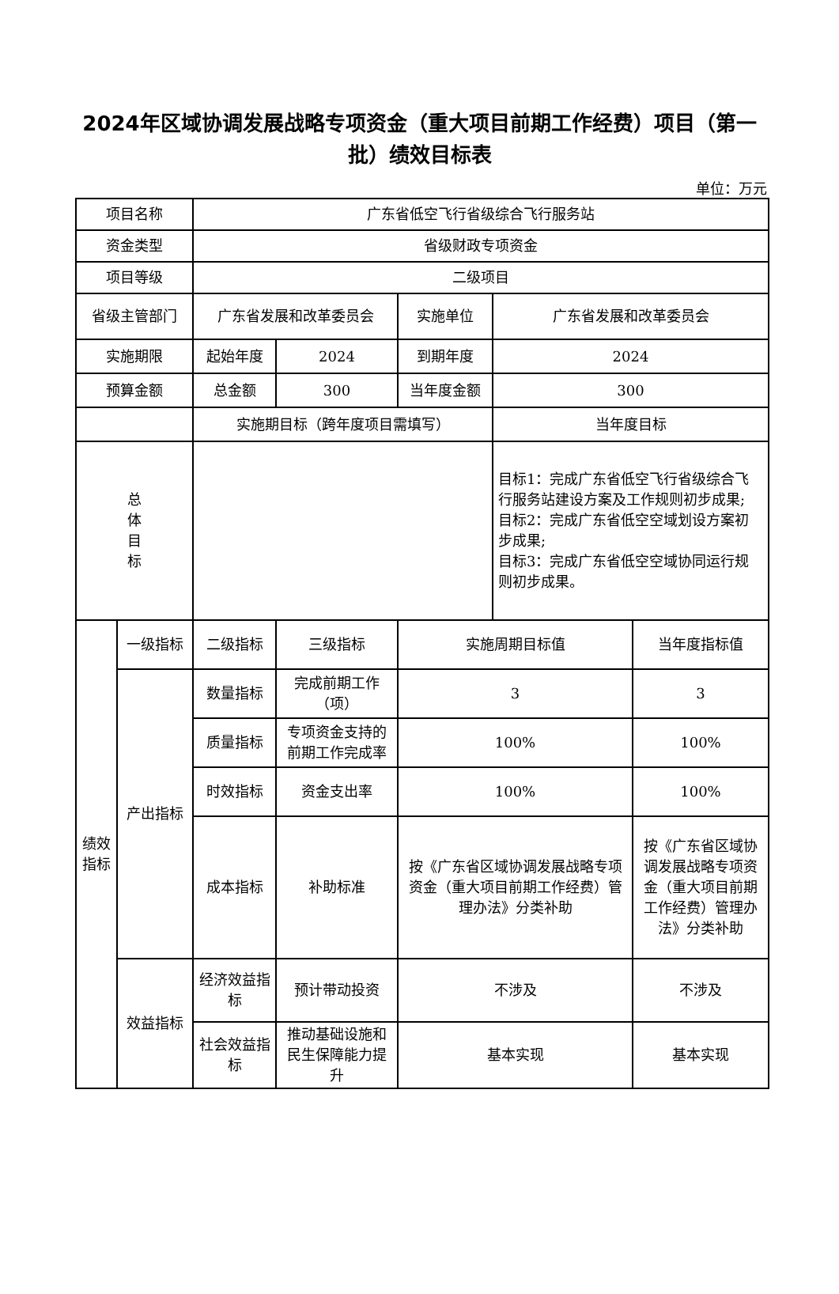2024年区域协调发展战略专项资金（重大项目前期工作经费）项目（第一批）绩效目标表
单位：万元
| 项目名称 | | 广东省低空飞行省级综合飞行服务站 | | | | |
| 资金类型 | | 省级财政专项资金 | | | | |
| 项目等级 | | 二级项目 | | | | |
| 省级主管部门 | | 广东省发展和改革委员会 | | 实施单位 | 广东省发展和改革委员会 | |
| 实施期限 | | 起始年度 | 2024 | 到期年度 | 2024 | |
| 预算金额 | | 总金额 | 300 | 当年度金额 | 300 | |
| | | 实施期目标（跨年度项目需填写） | | | 当年度目标 | |
| 总 体 目 标 | | | | | 目标1：完成广东省低空飞行省级综合飞行服务站建设方案及工作规则初步成果; 目标2：完成广东省低空空域划设方案初步成果; 目标3：完成广东省低空空域协同运行规则初步成果。 | |
| 绩效指标 | 一级指标 | 二级指标 | 三级指标 | 实施周期目标值 | | 当年度指标值 |
| | 产出指标 | 数量指标 | 完成前期工作（项） | 3 | | 3 |
| | | 质量指标 | 专项资金支持的前期工作完成率 | 100% | | 100% |
| | | 时效指标 | 资金支出率 | 100% | | 100% |
| | | 成本指标 | 补助标准 | 按《广东省区域协调发展战略专项资金（重大项目前期工作经费）管理办法》分类补助 | | 按《广东省区域协调发展战略专项资金（重大项目前期工作经费）管理办法》分类补助 |
| | 效益指标 | 经济效益指标 | 预计带动投资 | 不涉及 | | 不涉及 |
| | | 社会效益指标 | 推动基础设施和民生保障能力提升 | 基本实现 | | 基本实现 |